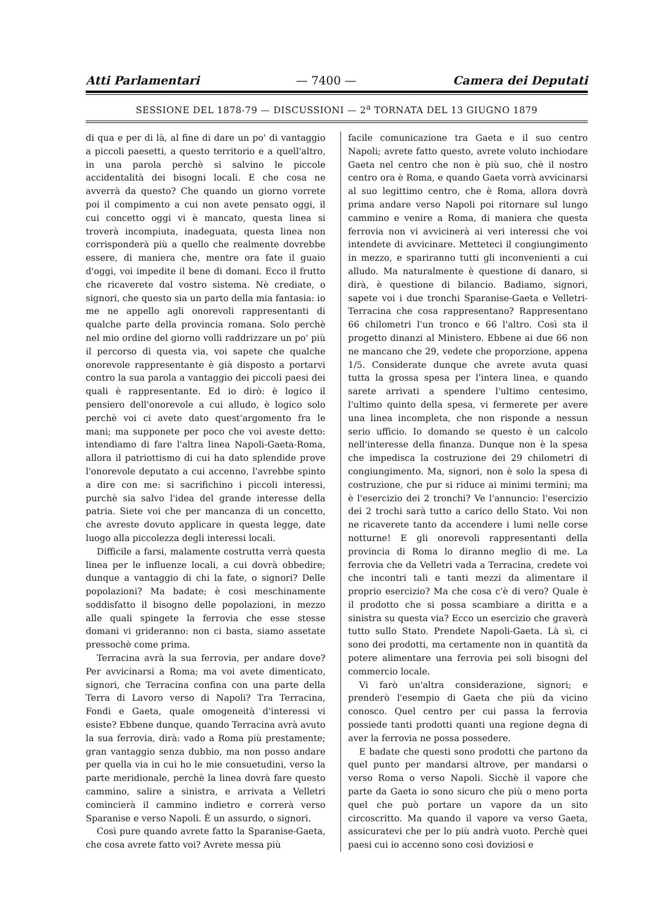Atti Parlamentari — 7400 — Camera dei Deputati
SESSIONE DEL 1878-79 — DISCUSSIONI — 2<sup>a</sup> TORNATA DEL 13 GIUGNO 1879
di qua e per di là, al fine di dare un po' di vantaggio a piccoli paesetti, a questo territorio e a quell'altro, in una parola perchè si salvino le piccole accidentalità dei bisogni locali. E che cosa ne avverrà da questo? Che quando un giorno vorrete poi il compimento a cui non avete pensato oggi, il cui concetto oggi vi è mancato, questa linea si troverà incompiuta, inadeguata, questa linea non corrisponderà più a quello che realmente dovrebbe essere, di maniera che, mentre ora fate il guaio d'oggi, voi impedite il bene di domani. Ecco il frutto che ricaverete dal vostro sistema. Nè crediate, o signori, che questo sia un parto della mia fantasia: io me ne appello agli onorevoli rappresentanti di qualche parte della provincia romana. Solo perchè nel mio ordine del giorno volli raddrizzare un po' più il percorso di questa via, voi sapete che qualche onorevole rappresentante è già disposto a portarvi contro la sua parola a vantaggio dei piccoli paesi dei quali è rappresentante. Ed io dirò: è logico il pensiero dell'onorevole a cui alludo, è logico solo perchè voi ci avete dato quest'argomento fra le mani; ma supponete per poco che voi aveste detto: intendiamo di fare l'altra linea Napoli-Gaeta-Roma, allora il patriottismo di cui ha dato splendide prove l'onorevole deputato a cui accenno, l'avrebbe spinto a dire con me: si sacrifichino i piccoli interessi, purchè sia salvo l'idea del grande interesse della patria. Siete voi che per mancanza di un concetto, che avreste dovuto applicare in questa legge, date luogo alla piccolezza degli interessi locali.
Difficile a farsi, malamente costrutta verrà questa linea per le influenze locali, a cui dovrà obbedire; dunque a vantaggio di chi la fate, o signori? Delle popolazioni? Ma badate; è così meschinamente soddisfatto il bisogno delle popolazioni, in mezzo alle quali spingete la ferrovia che esse stesse domani vi grideranno: non ci basta, siamo assetate pressochè come prima.
Terracina avrà la sua ferrovia, per andare dove? Per avvicinarsi a Roma; ma voi avete dimenticato, signori, che Terracina confina con una parte della Terra di Lavoro verso di Napoli? Tra Terracina, Fondi e Gaeta, quale omogeneità d'interessi vi esiste? Ebbene dunque, quando Terracina avrà avuto la sua ferrovia, dirà: vado a Roma più prestamente; gran vantaggio senza dubbio, ma non posso andare per quella via in cui ho le mie consuetudini, verso la parte meridionale, perchè la linea dovrà fare questo cammino, salire a sinistra, e arrivata a Velletri comincierà il cammino indietro e correrà verso Sparanise e verso Napoli. È un assurdo, o signori.
Così pure quando avrete fatto la Sparanise-Gaeta, che cosa avrete fatto voi? Avrete messa più
facile comunicazione tra Gaeta e il suo centro Napoli; avrete fatto questo, avrete voluto inchiodare Gaeta nel centro che non è più suo, chè il nostro centro ora è Roma, e quando Gaeta vorrà avvicinarsi al suo legittimo centro, che è Roma, allora dovrà prima andare verso Napoli poi ritornare sul lungo cammino e venire a Roma, di maniera che questa ferrovia non vi avvicinerà ai veri interessi che voi intendete di avvicinare. Metteteci il congiungimento in mezzo, e spariranno tutti gli inconvenienti a cui alludo. Ma naturalmente è questione di danaro, si dirà, è questione di bilancio. Badiamo, signori, sapete voi i due tronchi Sparanise-Gaeta e Velletri-Terracina che cosa rappresentano? Rappresentano 66 chilometri l'un tronco e 66 l'altro. Così sta il progetto dinanzi al Ministero. Ebbene ai due 66 non ne mancano che 29, vedete che proporzione, appena 1/5. Considerate dunque che avrete avuta quasi tutta la grossa spesa per l'intera linea, e quando sarete arrivati a spendere l'ultimo centesimo, l'ultimo quinto della spesa, vi fermerete per avere una linea incompleta, che non risponde a nessun serio ufficio. Io domando se questo è un calcolo nell'interesse della finanza. Dunque non è la spesa che impedisca la costruzione dei 29 chilometri di congiungimento. Ma, signori, non è solo la spesa di costruzione, che pur si riduce ai minimi termini; ma è l'esercizio dei 2 tronchi? Ve l'annuncio: l'esercizio dei 2 trochi sarà tutto a carico dello Stato. Voi non ne ricaverete tanto da accendere i lumi nelle corse notturne! E gli onorevoli rappresentanti della provincia di Roma lo diranno meglio di me. La ferrovia che da Velletri vada a Terracina, credete voi che incontri tali e tanti mezzi da alimentare il proprio esercizio? Ma che cosa c'è di vero? Quale è il prodotto che si possa scambiare a diritta e a sinistra su questa via? Ecco un esercizio che graverà tutto sullo Stato. Prendete Napoli-Gaeta. Là sì, ci sono dei prodotti, ma certamente non in quantità da potere alimentare una ferrovia pei soli bisogni del commercio locale.
Vi farò un'altra considerazione, signori; e prenderò l'esempio di Gaeta che più da vicino conosco. Quel centro per cui passa la ferrovia possiede tanti prodotti quanti una regione degna di aver la ferrovia ne possa possedere.
E badate che questi sono prodotti che partono da quel punto per mandarsi altrove, per mandarsi o verso Roma o verso Napoli. Sicchè il vapore che parte da Gaeta io sono sicuro che più o meno porta quel che può portare un vapore da un sito circoscritto. Ma quando il vapore va verso Gaeta, assicuratevi che per lo più andrà vuoto. Perchè quei paesi cui io accenno sono così doviziosi e